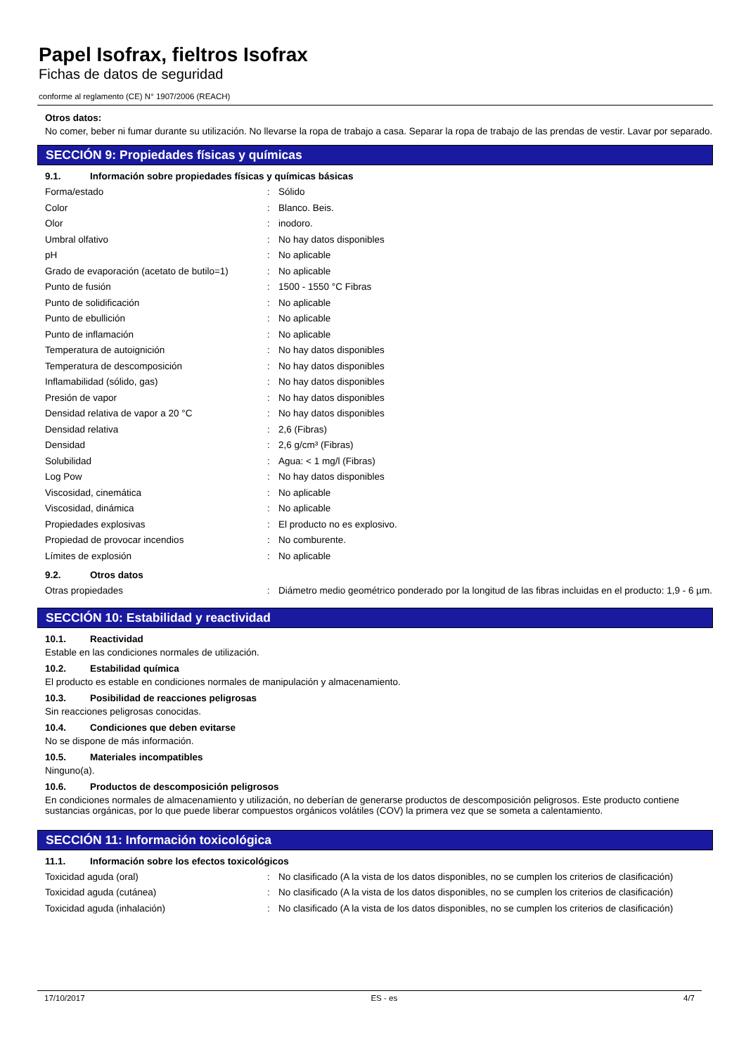Papel Isofrax, fieltros Isofrax
Fichas de datos de seguridad
conforme al reglamento (CE) N° 1907/2006 (REACH)
Otros datos:
No comer, beber ni fumar durante su utilización. No llevarse la ropa de trabajo a casa. Separar la ropa de trabajo de las prendas de vestir. Lavar por separado.
SECCIÓN 9: Propiedades físicas y químicas
9.1. Información sobre propiedades físicas y químicas básicas
| Forma/estado | : | Sólido |
| Color | : | Blanco. Beis. |
| Olor | : | inodoro. |
| Umbral olfativo | : | No hay datos disponibles |
| pH | : | No aplicable |
| Grado de evaporación (acetato de butilo=1) | : | No aplicable |
| Punto de fusión | : | 1500 - 1550 °C Fibras |
| Punto de solidificación | : | No aplicable |
| Punto de ebullición | : | No aplicable |
| Punto de inflamación | : | No aplicable |
| Temperatura de autoignición | : | No hay datos disponibles |
| Temperatura de descomposición | : | No hay datos disponibles |
| Inflamabilidad (sólido, gas) | : | No hay datos disponibles |
| Presión de vapor | : | No hay datos disponibles |
| Densidad relativa de vapor a 20 °C | : | No hay datos disponibles |
| Densidad relativa | : | 2,6 (Fibras) |
| Densidad | : | 2,6 g/cm³ (Fibras) |
| Solubilidad | : | Agua: < 1 mg/l (Fibras) |
| Log Pow | : | No hay datos disponibles |
| Viscosidad, cinemática | : | No aplicable |
| Viscosidad, dinámica | : | No aplicable |
| Propiedades explosivas | : | El producto no es explosivo. |
| Propiedad de provocar incendios | : | No comburente. |
| Límites de explosión | : | No aplicable |
9.2. Otros datos
| Otras propiedades | : | Diámetro medio geométrico ponderado por la longitud de las fibras incluidas en el producto: 1,9 - 6 µm. |
SECCIÓN 10: Estabilidad y reactividad
10.1. Reactividad
Estable en las condiciones normales de utilización.
10.2. Estabilidad química
El producto es estable en condiciones normales de manipulación y almacenamiento.
10.3. Posibilidad de reacciones peligrosas
Sin reacciones peligrosas conocidas.
10.4. Condiciones que deben evitarse
No se dispone de más información.
10.5. Materiales incompatibles
Ninguno(a).
10.6. Productos de descomposición peligrosos
En condiciones normales de almacenamiento y utilización, no deberían de generarse productos de descomposición peligrosos. Este producto contiene sustancias orgánicas, por lo que puede liberar compuestos orgánicos volátiles (COV) la primera vez que se someta a calentamiento.
SECCIÓN 11: Información toxicológica
11.1. Información sobre los efectos toxicológicos
| Toxicidad aguda (oral) | : | No clasificado (A la vista de los datos disponibles, no se cumplen los criterios de clasificación) |
| Toxicidad aguda (cutánea) | : | No clasificado (A la vista de los datos disponibles, no se cumplen los criterios de clasificación) |
| Toxicidad aguda (inhalación) | : | No clasificado (A la vista de los datos disponibles, no se cumplen los criterios de clasificación) |
17/10/2017 ES - es 4/7